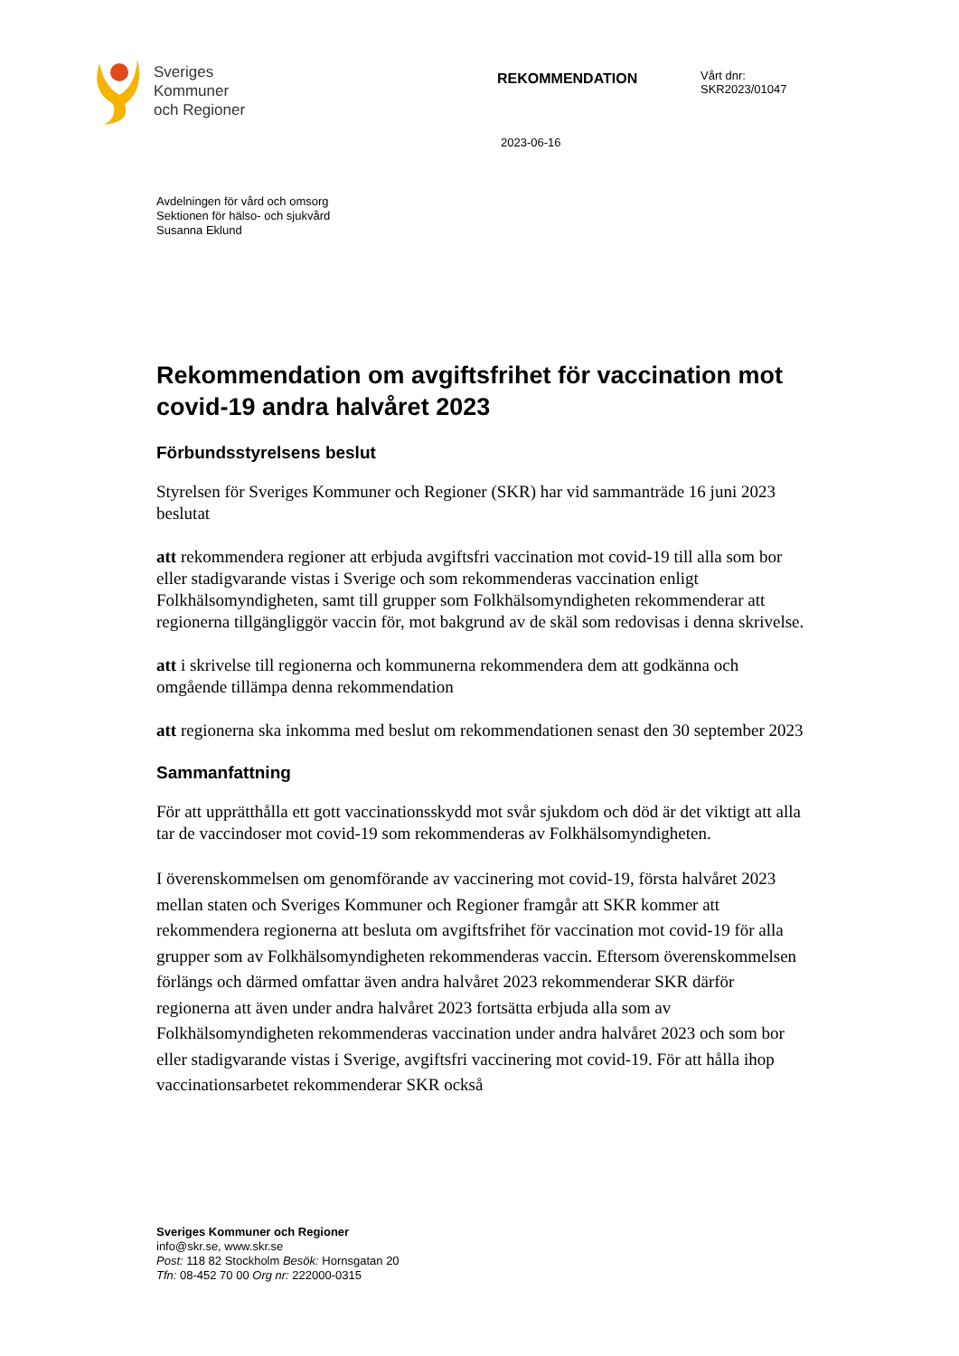Sveriges
Kommuner
och Regioner
REKOMMENDATION
Vårt dnr:
SKR2023/01047
2023-06-16
Avdelningen för vård och omsorg
Sektionen för hälso- och sjukvård
Susanna Eklund
Rekommendation om avgiftsfrihet för vaccination mot covid-19 andra halvåret 2023
Förbundsstyrelsens beslut
Styrelsen för Sveriges Kommuner och Regioner (SKR) har vid sammanträde 16 juni 2023 beslutat
att rekommendera regioner att erbjuda avgiftsfri vaccination mot covid-19 till alla som bor eller stadigvarande vistas i Sverige och som rekommenderas vaccination enligt Folkhälsomyndigheten, samt till grupper som Folkhälsomyndigheten rekommenderar att regionerna tillgängliggör vaccin för, mot bakgrund av de skäl som redovisas i denna skrivelse.
att i skrivelse till regionerna och kommunerna rekommendera dem att godkänna och omgående tillämpa denna rekommendation
att regionerna ska inkomma med beslut om rekommendationen senast den 30 september 2023
Sammanfattning
För att upprätthålla ett gott vaccinationsskydd mot svår sjukdom och död är det viktigt att alla tar de vaccindoser mot covid-19 som rekommenderas av Folkhälsomyndigheten.
I överenskommelsen om genomförande av vaccinering mot covid-19, första halvåret 2023 mellan staten och Sveriges Kommuner och Regioner framgår att SKR kommer att rekommendera regionerna att besluta om avgiftsfrihet för vaccination mot covid-19 för alla grupper som av Folkhälsomyndigheten rekommenderas vaccin. Eftersom överenskommelsen förlängs och därmed omfattar även andra halvåret 2023 rekommenderar SKR därför regionerna att även under andra halvåret 2023 fortsätta erbjuda alla som av Folkhälsomyndigheten rekommenderas vaccination under andra halvåret 2023 och som bor eller stadigvarande vistas i Sverige, avgiftsfri vaccinering mot covid-19. För att hålla ihop vaccinationsarbetet rekommenderar SKR också
Sveriges Kommuner och Regioner
info@skr.se, www.skr.se
Post: 118 82 Stockholm Besök: Hornsgatan 20
Tfn: 08-452 70 00 Org nr: 222000-0315